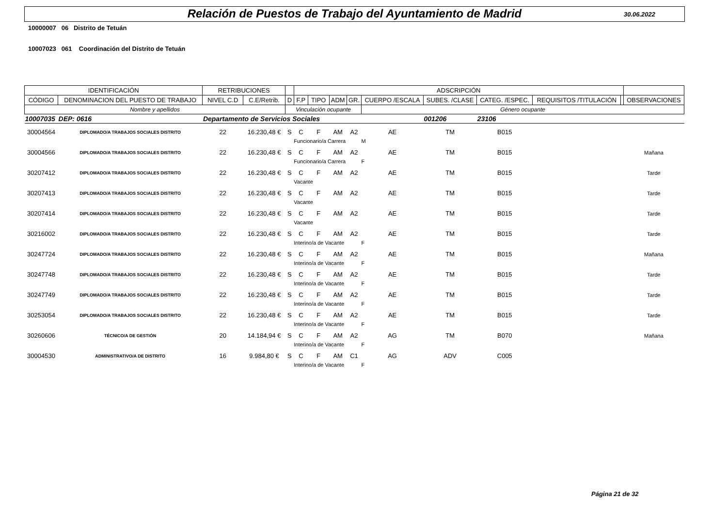Relación de Puestos de Trabajo del Ayuntamiento de Madrid
30.06.2022
10000007 06 Distrito de Tetuán
10007023 061 Coordinación del Distrito de Tetuán
| IDENTIFICACIÓN | | RETRIBUCIONES | | | ADSCRIPCIÓN | | | | | | | | | |
| --- | --- | --- | --- | --- | --- | --- | --- | --- | --- | --- | --- | --- | --- | --- |
| CÓDIGO | DENOMINACION DEL PUESTO DE TRABAJO | NIVEL C.D | C.E/Retrib. | D | F.P | TIPO | ADM | GR. | CUERPO /ESCALA | SUBES. /CLASE | CATEG. /ESPEC. | REQUISITOS /TITULACIÓN | | OBSERVACIONES |
| Nombre y apellidos | | | | Vinculación ocupante | | | | | Género ocupante | | | | | |
| 10007035 | DEP: 0616 | Departamento de Servicios Sociales | | | | | | | | 001206 | 23106 | | | |
| 30004564 | DIPLOMADO/A TRABAJOS SOCIALES DISTRITO | 22 | 16.230,48 € | S | C | F | AM | A2 | AE | TM | B015 | | | |
| | | | | | Funcionario/a Carrera | | | | M | | | | | |
| 30004566 | DIPLOMADO/A TRABAJOS SOCIALES DISTRITO | 22 | 16.230,48 € | S | C | F | AM | A2 | AE | TM | B015 | | | Mañana |
| | | | | | Funcionario/a Carrera | | | | F | | | | | |
| 30207412 | DIPLOMADO/A TRABAJOS SOCIALES DISTRITO | 22 | 16.230,48 € | S | C | F | AM | A2 | AE | TM | B015 | | | Tarde |
| | | | | | Vacante | | | | | | | | | |
| 30207413 | DIPLOMADO/A TRABAJOS SOCIALES DISTRITO | 22 | 16.230,48 € | S | C | F | AM | A2 | AE | TM | B015 | | | Tarde |
| | | | | | Vacante | | | | | | | | | |
| 30207414 | DIPLOMADO/A TRABAJOS SOCIALES DISTRITO | 22 | 16.230,48 € | S | C | F | AM | A2 | AE | TM | B015 | | | Tarde |
| | | | | | Vacante | | | | | | | | | |
| 30216002 | DIPLOMADO/A TRABAJOS SOCIALES DISTRITO | 22 | 16.230,48 € | S | C | F | AM | A2 | AE | TM | B015 | | | Tarde |
| | | | | | Interino/a de Vacante | | | | F | | | | | |
| 30247724 | DIPLOMADO/A TRABAJOS SOCIALES DISTRITO | 22 | 16.230,48 € | S | C | F | AM | A2 | AE | TM | B015 | | | Mañana |
| | | | | | Interino/a de Vacante | | | | F | | | | | |
| 30247748 | DIPLOMADO/A TRABAJOS SOCIALES DISTRITO | 22 | 16.230,48 € | S | C | F | AM | A2 | AE | TM | B015 | | | Tarde |
| | | | | | Interino/a de Vacante | | | | F | | | | | |
| 30247749 | DIPLOMADO/A TRABAJOS SOCIALES DISTRITO | 22 | 16.230,48 € | S | C | F | AM | A2 | AE | TM | B015 | | | Tarde |
| | | | | | Interino/a de Vacante | | | | F | | | | | |
| 30253054 | DIPLOMADO/A TRABAJOS SOCIALES DISTRITO | 22 | 16.230,48 € | S | C | F | AM | A2 | AE | TM | B015 | | | Tarde |
| | | | | | Interino/a de Vacante | | | | F | | | | | |
| 30260606 | TÉCNICO/A DE GESTIÓN | 20 | 14.184,94 € | S | C | F | AM | A2 | AG | TM | B070 | | | Mañana |
| | | | | | Interino/a de Vacante | | | | F | | | | | |
| 30004530 | ADMINISTRATIVO/A DE DISTRITO | 16 | 9.984,80 € | S | C | F | AM | C1 | AG | ADV | C005 | | | |
| | | | | | Interino/a de Vacante | | | | F | | | | | |
Página 21 de 32